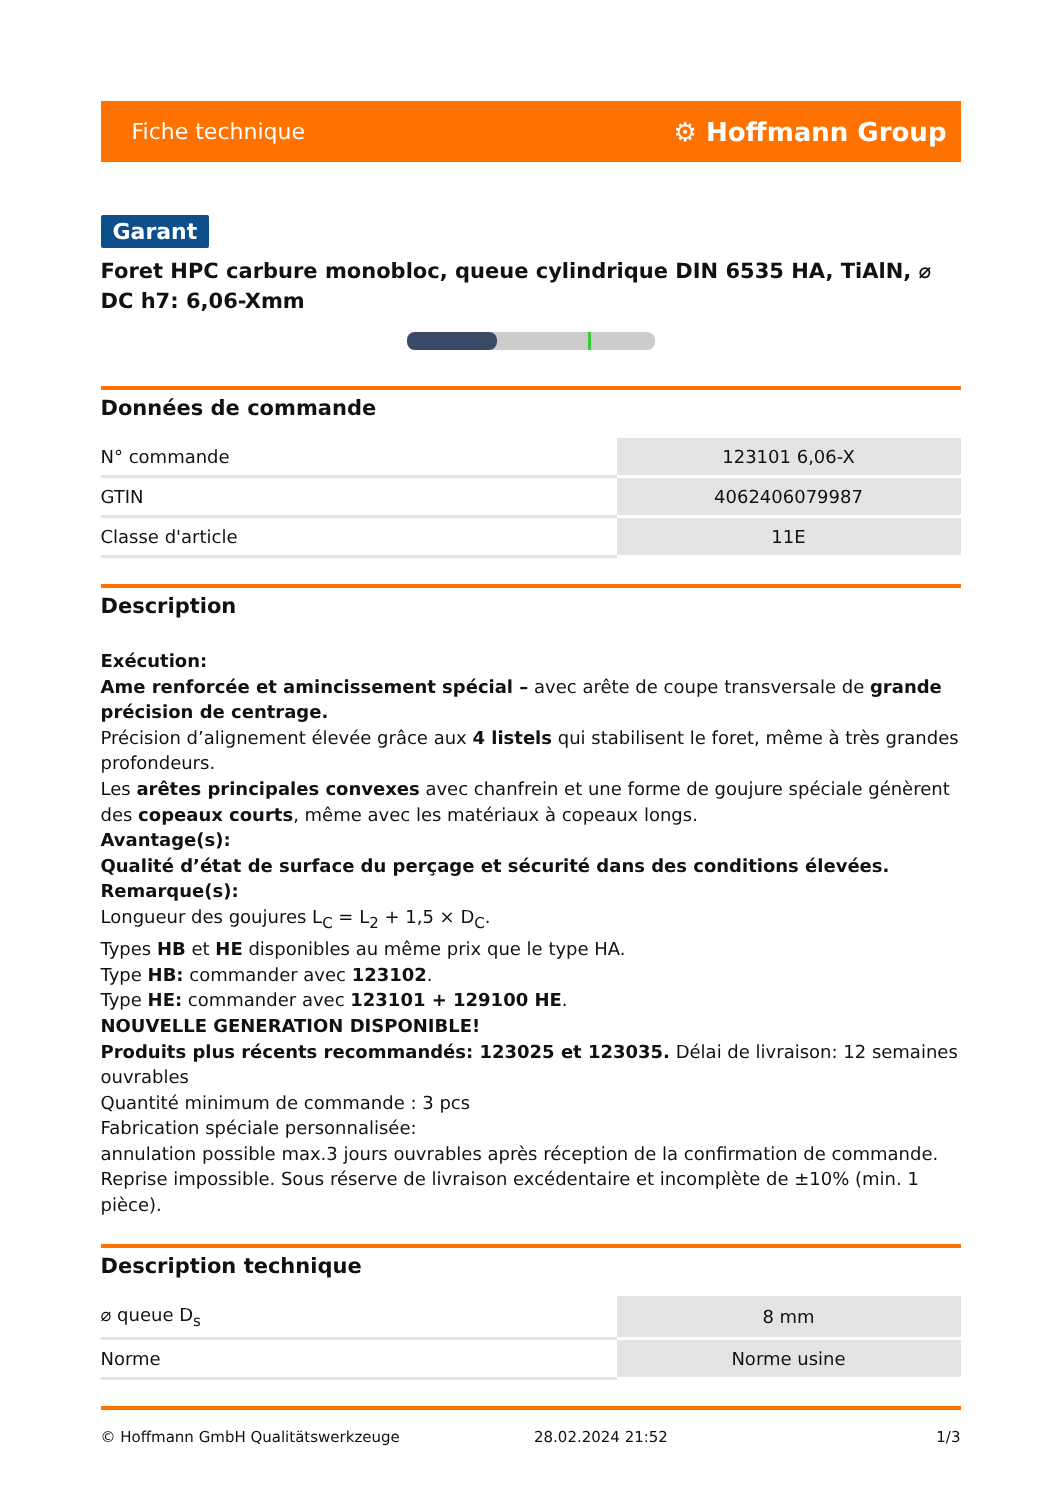Fiche technique ⚙ Hoffmann Group
Garant
Foret HPC carbure monobloc, queue cylindrique DIN 6535 HA, TiAlN, ⌀ DC h7: 6,06-Xmm
Données de commande
| N° commande | 123101 6,06-X |
| GTIN | 4062406079987 |
| Classe d'article | 11E |
Description
Exécution:
Ame renforcée et amincissement spécial – avec arête de coupe transversale de grande précision de centrage.
Précision d’alignement élevée grâce aux 4 listels qui stabilisent le foret, même à très grandes profondeurs.
Les arêtes principales convexes avec chanfrein et une forme de goujure spéciale génèrent des copeaux courts, même avec les matériaux à copeaux longs.
Avantage(s):
Qualité d’état de surface du perçage et sécurité dans des conditions élevées.
Remarque(s):
Longueur des goujures L<sub>C</sub> = L<sub>2</sub> + 1,5 × D<sub>C</sub>.
Types HB et HE disponibles au même prix que le type HA.
Type HB: commander avec 123102.
Type HE: commander avec 123101 + 129100 HE.
NOUVELLE GENERATION DISPONIBLE!
Produits plus récents recommandés: 123025 et 123035. Délai de livraison: 12 semaines ouvrables
Quantité minimum de commande : 3 pcs
Fabrication spéciale personnalisée:
annulation possible max.3 jours ouvrables après réception de la confirmation de commande.
Reprise impossible. Sous réserve de livraison excédentaire et incomplète de ±10% (min. 1 pièce).
Description technique
| ⌀ queue D<sub>s</sub> | 8 mm |
| Norme | Norme usine |
© Hoffmann GmbH Qualitätswerkzeuge 28.02.2024 21:52 1/3